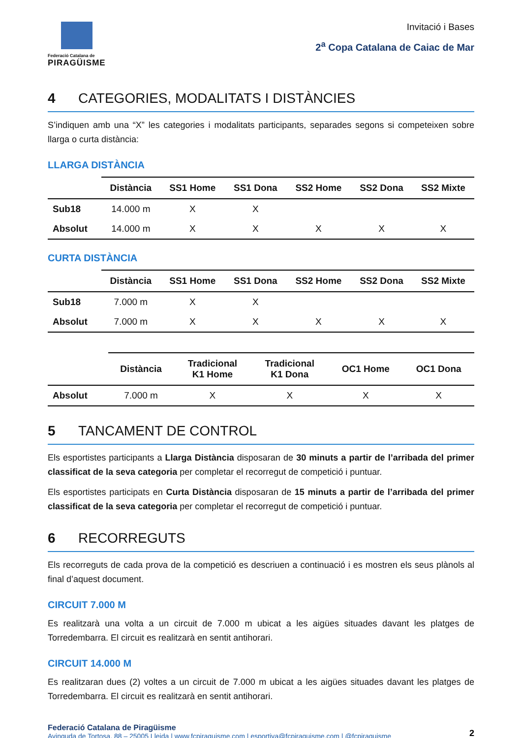Federació Catalana de
PIRAGÜISME
Invitació i Bases
2<sup>a</sup> Copa Catalana de Caiac de Mar
4 CATEGORIES, MODALITATS I DISTÀNCIES
S’indiquen amb una “X” les categories i modalitats participants, separades segons si competeixen sobre llarga o curta distància:
LLARGA DISTÀNCIA
| | Distància | SS1 Home | SS1 Dona | SS2 Home | SS2 Dona | SS2 Mixte |
| --- | --- | --- | --- | --- | --- | --- |
| Sub18 | 14.000 m | X | X | | | |
| Absolut | 14.000 m | X | X | X | X | X |
CURTA DISTÀNCIA
| | Distància | SS1 Home | SS1 Dona | SS2 Home | SS2 Dona | SS2 Mixte |
| --- | --- | --- | --- | --- | --- | --- |
| Sub18 | 7.000 m | X | X | | | |
| Absolut | 7.000 m | X | X | X | X | X |
| | Distància | Tradicional K1 Home | Tradicional K1 Dona | OC1 Home | OC1 Dona |
| --- | --- | --- | --- | --- | --- |
| Absolut | 7.000 m | X | X | X | X |
5 TANCAMENT DE CONTROL
Els esportistes participants a Llarga Distància disposaran de 30 minuts a partir de l’arribada del primer classificat de la seva categoria per completar el recorregut de competició i puntuar.
Els esportistes participats en Curta Distància disposaran de 15 minuts a partir de l’arribada del primer classificat de la seva categoria per completar el recorregut de competició i puntuar.
6 RECORREGUTS
Els recorreguts de cada prova de la competició es descriuen a continuació i es mostren els seus plànols al final d’aquest document.
CIRCUIT 7.000 M
Es realitzarà una volta a un circuit de 7.000 m ubicat a les aigües situades davant les platges de Torredembarra. El circuit es realitzarà en sentit antihorari.
CIRCUIT 14.000 M
Es realitzaran dues (2) voltes a un circuit de 7.000 m ubicat a les aigües situades davant les platges de Torredembarra. El circuit es realitzarà en sentit antihorari.
Federació Catalana de Piragüisme
Avinguda de Tortosa, 88 – 25005 Lleida | www.fcpiraguisme.com | esportiva@fcpiraguisme.com | @fcpiraguisme
2